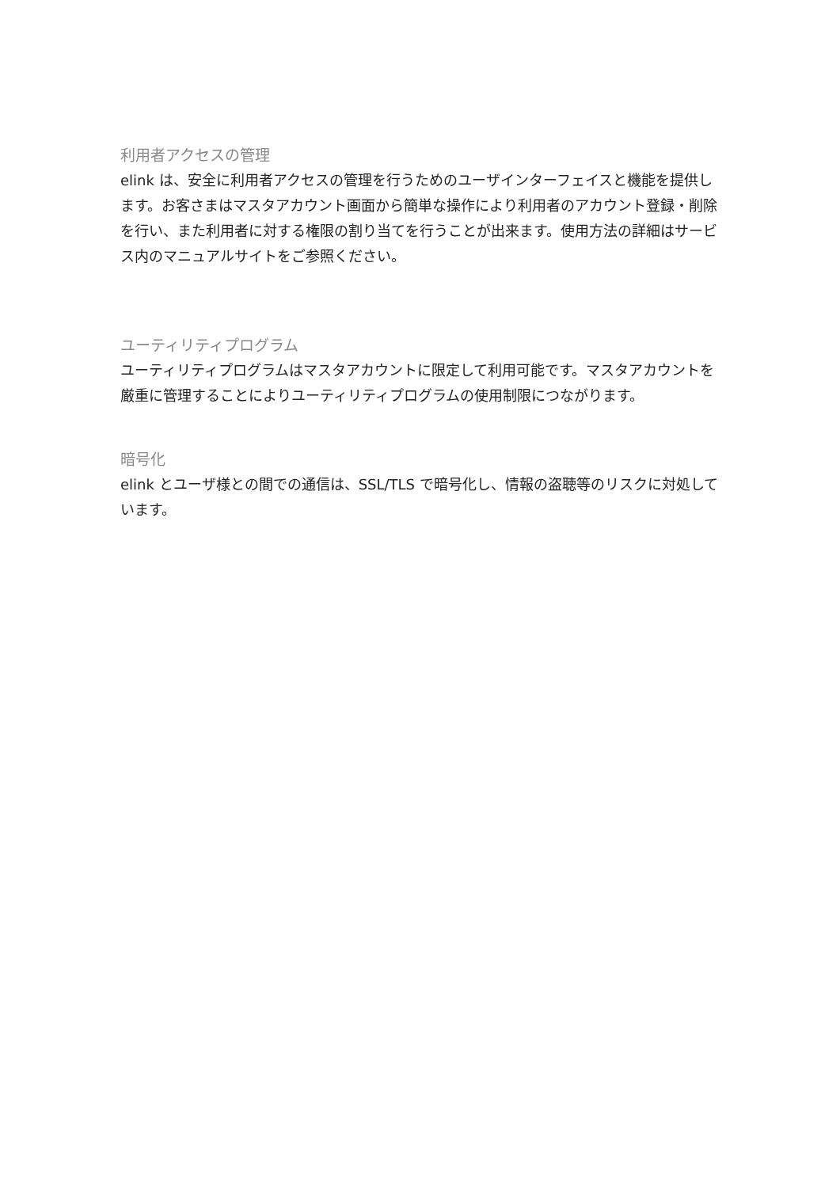利用者アクセスの管理
elink は、安全に利用者アクセスの管理を行うためのユーザインターフェイスと機能を提供します。お客さまはマスタアカウント画面から簡単な操作により利用者のアカウント登録・削除を行い、また利用者に対する権限の割り当てを行うことが出来ます。使用方法の詳細はサービス内のマニュアルサイトをご参照ください。
ユーティリティプログラム
ユーティリティプログラムはマスタアカウントに限定して利用可能です。マスタアカウントを厳重に管理することによりユーティリティプログラムの使用制限につながります。
暗号化
elink とユーザ様との間での通信は、SSL/TLS で暗号化し、情報の盗聴等のリスクに対処しています。